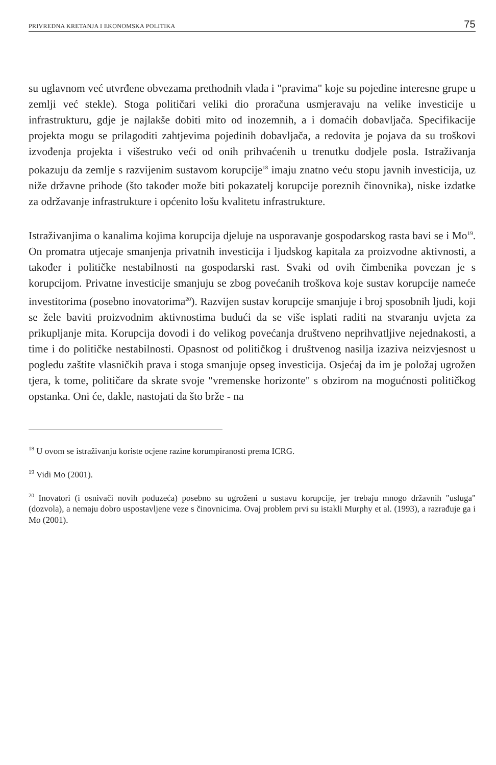PRIVREDNA KRETANJA I EKONOMSKA POLITIKA 75
su uglavnom već utvrđene obvezama prethodnih vlada i "pravima" koje su pojedine interesne grupe u zemlji već stekle). Stoga političari veliki dio proračuna usmjeravaju na velike investicije u infrastrukturu, gdje je najlakše dobiti mito od inozemnih, a i domaćih dobavljača. Specifikacije projekta mogu se prilagoditi zahtjevima pojedinih dobavljača, a redovita je pojava da su troškovi izvođenja projekta i višestruko veći od onih prihvaćenih u trenutku dodjele posla. Istraživanja pokazuju da zemlje s razvijenim sustavom korupcije<sup>18</sup> imaju znatno veću stopu javnih investicija, uz niže državne prihode (što također može biti pokazatelj korupcije poreznih činovnika), niske izdatke za održavanje infrastrukture i općenito lošu kvalitetu infrastrukture.
Istraživanjima o kanalima kojima korupcija djeluje na usporavanje gospodarskog rasta bavi se i Mo<sup>19</sup>. On promatra utjecaje smanjenja privatnih investicija i ljudskog kapitala za proizvodne aktivnosti, a također i političke nestabilnosti na gospodarski rast. Svaki od ovih čimbenika povezan je s korupcijom. Privatne investicije smanjuju se zbog povećanih troškova koje sustav korupcije nameće investitorima (posebno inovatorima<sup>20</sup>). Razvijen sustav korupcije smanjuje i broj sposobnih ljudi, koji se žele baviti proizvodnim aktivnostima budući da se više isplati raditi na stvaranju uvjeta za prikupljanje mita. Korupcija dovodi i do velikog povećanja društveno neprihvatljive nejednakosti, a time i do političke nestabilnosti. Opasnost od političkog i društvenog nasilja izaziva neizvjesnost u pogledu zaštite vlasničkih prava i stoga smanjuje opseg investicija. Osjećaj da im je položaj ugrožen tjera, k tome, političare da skrate svoje "vremenske horizonte" s obzirom na mogućnosti političkog opstanka. Oni će, dakle, nastojati da što brže - na
<sup>18</sup> U ovom se istraživanju koriste ocjene razine korumpiranosti prema ICRG.
<sup>19</sup> Vidi Mo (2001).
<sup>20</sup> Inovatori (i osnivači novih poduzeća) posebno su ugroženi u sustavu korupcije, jer trebaju mnogo državnih "usluga" (dozvola), a nemaju dobro uspostavljene veze s činovnicima. Ovaj problem prvi su istakli Murphy et al. (1993), a razrađuje ga i Mo (2001).